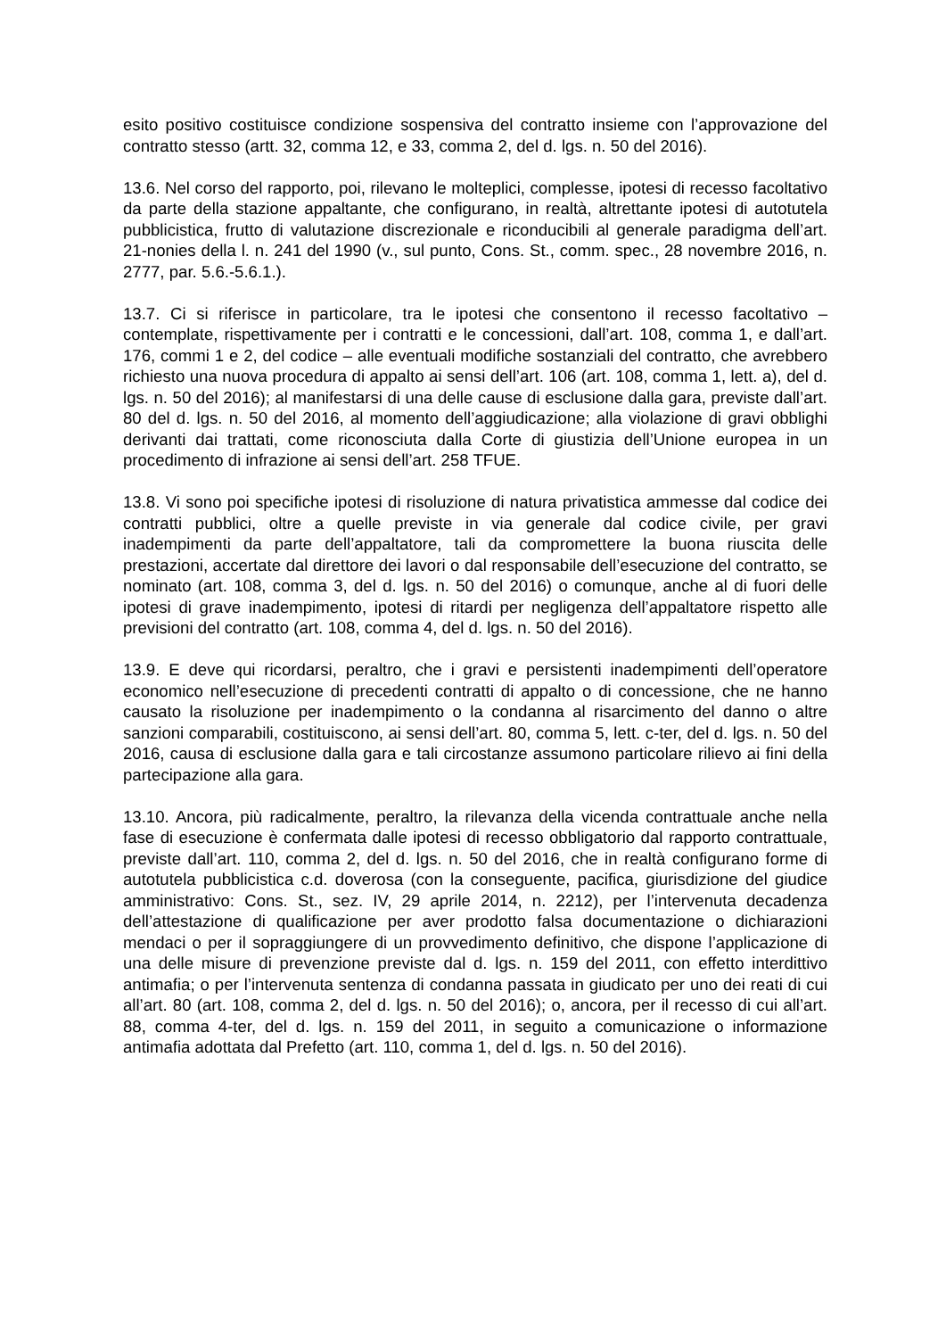esito positivo costituisce condizione sospensiva del contratto insieme con l’approvazione del contratto stesso (artt. 32, comma 12, e 33, comma 2, del d. lgs. n. 50 del 2016).
13.6. Nel corso del rapporto, poi, rilevano le molteplici, complesse, ipotesi di recesso facoltativo da parte della stazione appaltante, che configurano, in realtà, altrettante ipotesi di autotutela pubblicistica, frutto di valutazione discrezionale e riconducibili al generale paradigma dell’art. 21-nonies della l. n. 241 del 1990 (v., sul punto, Cons. St., comm. spec., 28 novembre 2016, n. 2777, par. 5.6.-5.6.1.).
13.7. Ci si riferisce in particolare, tra le ipotesi che consentono il recesso facoltativo –contemplate, rispettivamente per i contratti e le concessioni, dall’art. 108, comma 1, e dall’art. 176, commi 1 e 2, del codice – alle eventuali modifiche sostanziali del contratto, che avrebbero richiesto una nuova procedura di appalto ai sensi dell’art. 106 (art. 108, comma 1, lett. a), del d. lgs. n. 50 del 2016); al manifestarsi di una delle cause di esclusione dalla gara, previste dall’art. 80 del d. lgs. n. 50 del 2016, al momento dell’aggiudicazione; alla violazione di gravi obblighi derivanti dai trattati, come riconosciuta dalla Corte di giustizia dell’Unione europea in un procedimento di infrazione ai sensi dell’art. 258 TFUE.
13.8. Vi sono poi specifiche ipotesi di risoluzione di natura privatistica ammesse dal codice dei contratti pubblici, oltre a quelle previste in via generale dal codice civile, per gravi inadempimenti da parte dell’appaltatore, tali da compromettere la buona riuscita delle prestazioni, accertate dal direttore dei lavori o dal responsabile dell’esecuzione del contratto, se nominato (art. 108, comma 3, del d. lgs. n. 50 del 2016) o comunque, anche al di fuori delle ipotesi di grave inadempimento, ipotesi di ritardi per negligenza dell’appaltatore rispetto alle previsioni del contratto (art. 108, comma 4, del d. lgs. n. 50 del 2016).
13.9. E deve qui ricordarsi, peraltro, che i gravi e persistenti inadempimenti dell’operatore economico nell’esecuzione di precedenti contratti di appalto o di concessione, che ne hanno causato la risoluzione per inadempimento o la condanna al risarcimento del danno o altre sanzioni comparabili, costituiscono, ai sensi dell’art. 80, comma 5, lett. c-ter, del d. lgs. n. 50 del 2016, causa di esclusione dalla gara e tali circostanze assumono particolare rilievo ai fini della partecipazione alla gara.
13.10. Ancora, più radicalmente, peraltro, la rilevanza della vicenda contrattuale anche nella fase di esecuzione è confermata dalle ipotesi di recesso obbligatorio dal rapporto contrattuale, previste dall’art. 110, comma 2, del d. lgs. n. 50 del 2016, che in realtà configurano forme di autotutela pubblicistica c.d. doverosa (con la conseguente, pacifica, giurisdizione del giudice amministrativo: Cons. St., sez. IV, 29 aprile 2014, n. 2212), per l’intervenuta decadenza dell’attestazione di qualificazione per aver prodotto falsa documentazione o dichiarazioni mendaci o per il sopraggiungere di un provvedimento definitivo, che dispone l’applicazione di una delle misure di prevenzione previste dal d. lgs. n. 159 del 2011, con effetto interdittivo antimafia; o per l’intervenuta sentenza di condanna passata in giudicato per uno dei reati di cui all’art. 80 (art. 108, comma 2, del d. lgs. n. 50 del 2016); o, ancora, per il recesso di cui all’art. 88, comma 4-ter, del d. lgs. n. 159 del 2011, in seguito a comunicazione o informazione antimafia adottata dal Prefetto (art. 110, comma 1, del d. lgs. n. 50 del 2016).